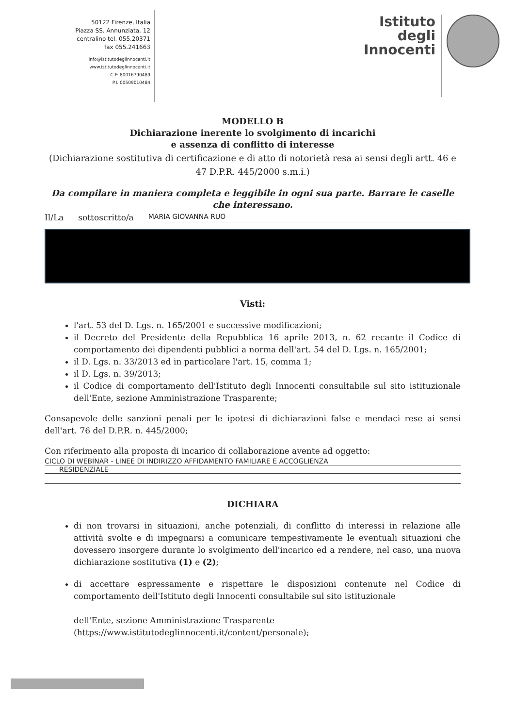50122 Firenze, Italia
Piazza SS. Annunziata, 12
centralino tel. 055.20371
fax 055.241663
info@istitutodeglinnocenti.it
www.istitutodeglinnocenti.it
C.F: 80016790489
P.I. 00509010484
Istituto
degli
Innocenti
MODELLO B
Dichiarazione inerente lo svolgimento di incarichi
e assenza di conflitto di interesse
(Dichiarazione sostitutiva di certificazione e di atto di notorietà resa ai sensi degli artt. 46 e 47 D.P.R. 445/2000 s.m.i.)
Da compilare in maniera completa e leggibile in ogni sua parte. Barrare le caselle che interessano.
Il/La sottoscritto/a MARIA GIOVANNA RUO
Visti:
l'art. 53 del D. Lgs. n. 165/2001 e successive modificazioni;
il Decreto del Presidente della Repubblica 16 aprile 2013, n. 62 recante il Codice di comportamento dei dipendenti pubblici a norma dell'art. 54 del D. Lgs. n. 165/2001;
il D. Lgs. n. 33/2013 ed in particolare l'art. 15, comma 1;
il D. Lgs. n. 39/2013;
il Codice di comportamento dell'Istituto degli Innocenti consultabile sul sito istituzionale dell'Ente, sezione Amministrazione Trasparente;
Consapevole delle sanzioni penali per le ipotesi di dichiarazioni false e mendaci rese ai sensi dell'art. 76 del D.P.R. n. 445/2000;
Con riferimento alla proposta di incarico di collaborazione avente ad oggetto:
CICLO DI WEBINAR - LINEE DI INDIRIZZO AFFIDAMENTO FAMILIARE E ACCOGLIENZA
RESIDENZIALE
DICHIARA
di non trovarsi in situazioni, anche potenziali, di conflitto di interessi in relazione alle attività svolte e di impegnarsi a comunicare tempestivamente le eventuali situazioni che dovessero insorgere durante lo svolgimento dell'incarico ed a rendere, nel caso, una nuova dichiarazione sostitutiva (1) e (2);
di accettare espressamente e rispettare le disposizioni contenute nel Codice di comportamento dell'Istituto degli Innocenti consultabile sul sito istituzionale
dell'Ente, sezione Amministrazione Trasparente
(https://www.istitutodeglinnocenti.it/content/personale);